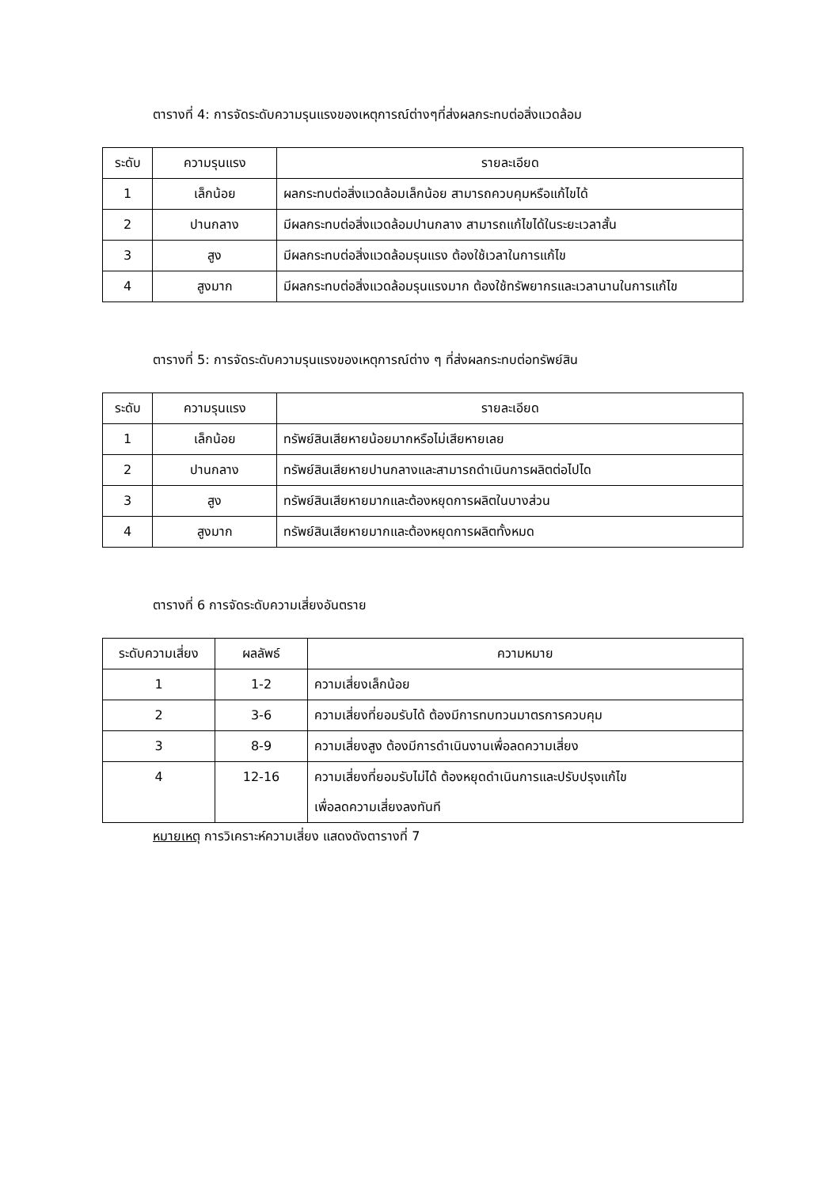ตารางที่ 4: การจัดระดับความรุนแรงของเหตุการณ์ต่างๆที่ส่งผลกระทบต่อสิ่งแวดล้อม
| ระดับ | ความรุนแรง | รายละเอียด |
| --- | --- | --- |
| 1 | เล็กน้อย | ผลกระทบต่อสิ่งแวดล้อมเล็กน้อย สามารถควบคุมหรือแก้ไขได้ |
| 2 | ปานกลาง | มีผลกระทบต่อสิ่งแวดล้อมปานกลาง สามารถแก้ไขได้ในระยะเวลาสั้น |
| 3 | สูง | มีผลกระทบต่อสิ่งแวดล้อมรุนแรง ต้องใช้เวลาในการแก้ไข |
| 4 | สูงมาก | มีผลกระทบต่อสิ่งแวดล้อมรุนแรงมาก ต้องใช้ทรัพยากรและเวลานานในการแก้ไข |
ตารางที่ 5: การจัดระดับความรุนแรงของเหตุการณ์ต่าง ๆ ที่ส่งผลกระทบต่อทรัพย์สิน
| ระดับ | ความรุนแรง | รายละเอียด |
| --- | --- | --- |
| 1 | เล็กน้อย | ทรัพย์สินเสียหายน้อยมากหรือไม่เสียหายเลย |
| 2 | ปานกลาง | ทรัพย์สินเสียหายปานกลางและสามารถดำเนินการผลิตต่อไปได |
| 3 | สูง | ทรัพย์สินเสียหายมากและต้องหยุดการผลิตในบางส่วน |
| 4 | สูงมาก | ทรัพย์สินเสียหายมากและต้องหยุดการผลิตทั้งหมด |
ตารางที่ 6 การจัดระดับความเสี่ยงอันตราย
| ระดับความเสี่ยง | ผลลัพธ์ | ความหมาย |
| --- | --- | --- |
| 1 | 1-2 | ความเสี่ยงเล็กน้อย |
| 2 | 3-6 | ความเสี่ยงที่ยอมรับได้ ต้องมีการทบทวนมาตรการควบคุม |
| 3 | 8-9 | ความเสี่ยงสูง ต้องมีการดำเนินงานเพื่อลดความเสี่ยง |
| 4 | 12-16 | ความเสี่ยงที่ยอมรับไม่ได้ ต้องหยุดดำเนินการและปรับปรุงแก้ไข เพื่อลดความเสี่ยงลงทันที |
หมายเหตุ การวิเคราะห์ความเสี่ยง แสดงดังตารางที่ 7